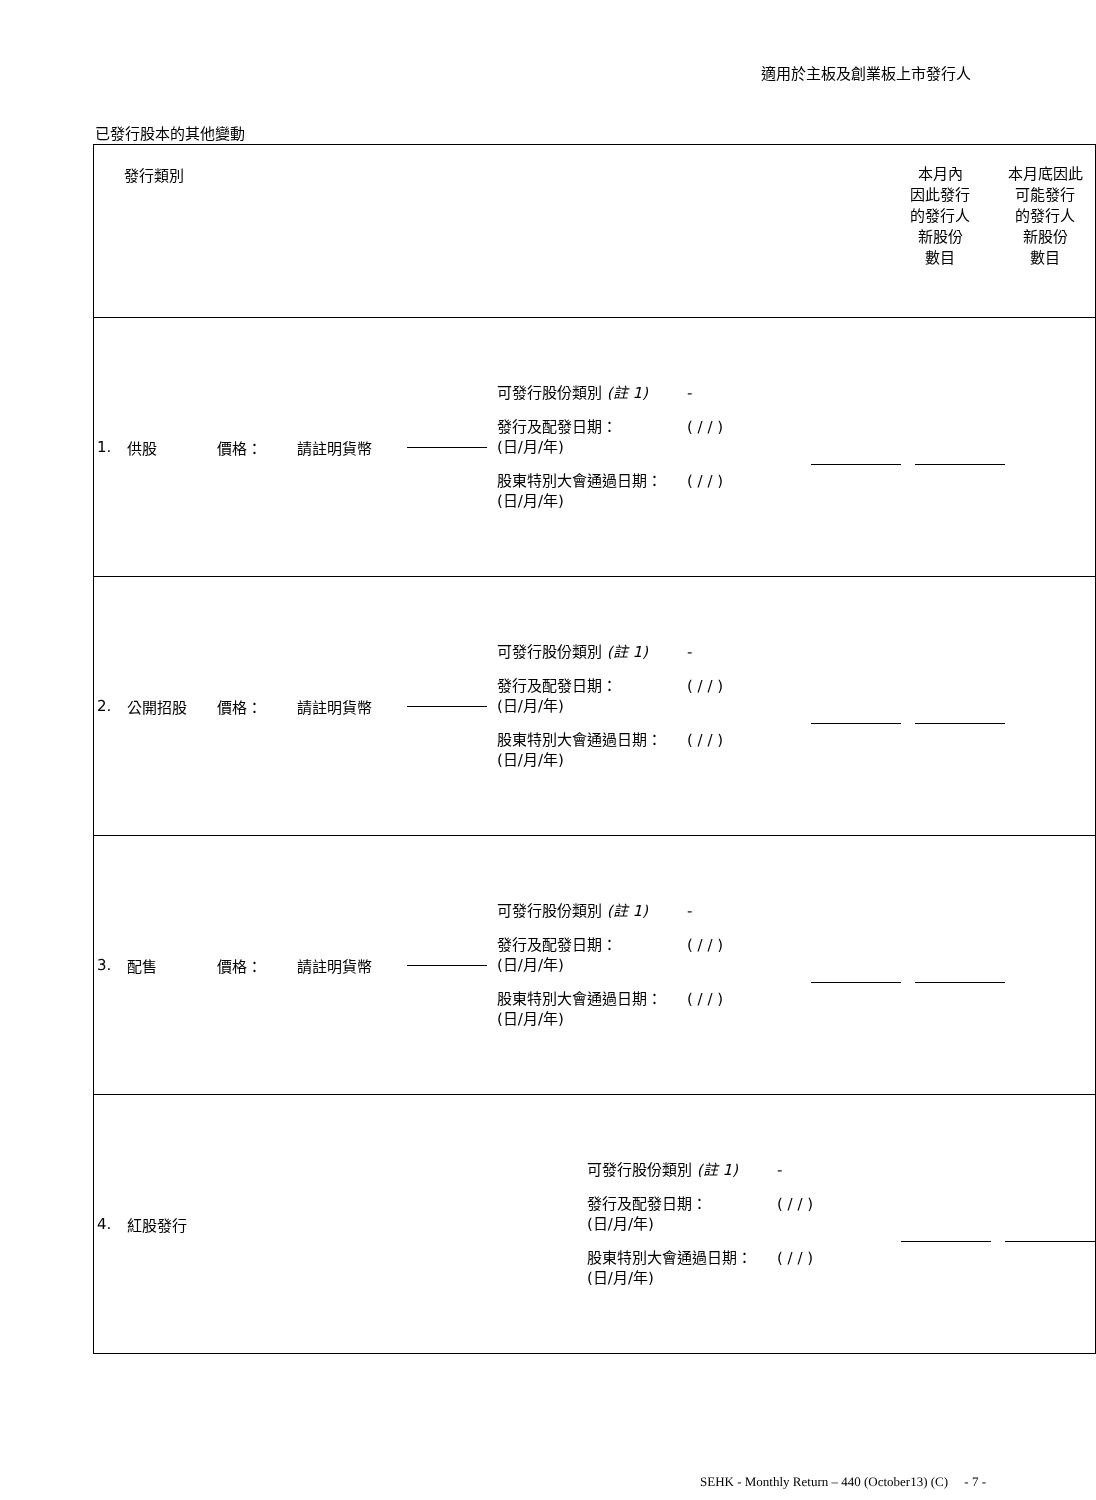適用於主板及創業板上市發行人
已發行股本的其他變動
| 發行類別 本月內 因此發行 的發行人 新股份 數目 本月底因此 可能發行 的發行人 新股份 數目 |
| 1. 供股 價格： 請註明貨幣 可發行股份類別 (註 1) - 發行及配發日期： (日/月/年) ( / / ) 股東特別大會通過日期： (日/月/年) ( / / ) |
| 2. 公開招股 價格： 請註明貨幣 可發行股份類別 (註 1) - 發行及配發日期： (日/月/年) ( / / ) 股東特別大會通過日期： (日/月/年) ( / / ) |
| 3. 配售 價格： 請註明貨幣 可發行股份類別 (註 1) - 發行及配發日期： (日/月/年) ( / / ) 股東特別大會通過日期： (日/月/年) ( / / ) |
| 4. 紅股發行 可發行股份類別 (註 1) - 發行及配發日期： (日/月/年) ( / / ) 股東特別大會通過日期： (日/月/年) ( / / ) |
SEHK - Monthly Return – 440 (October13) (C) - 7 -